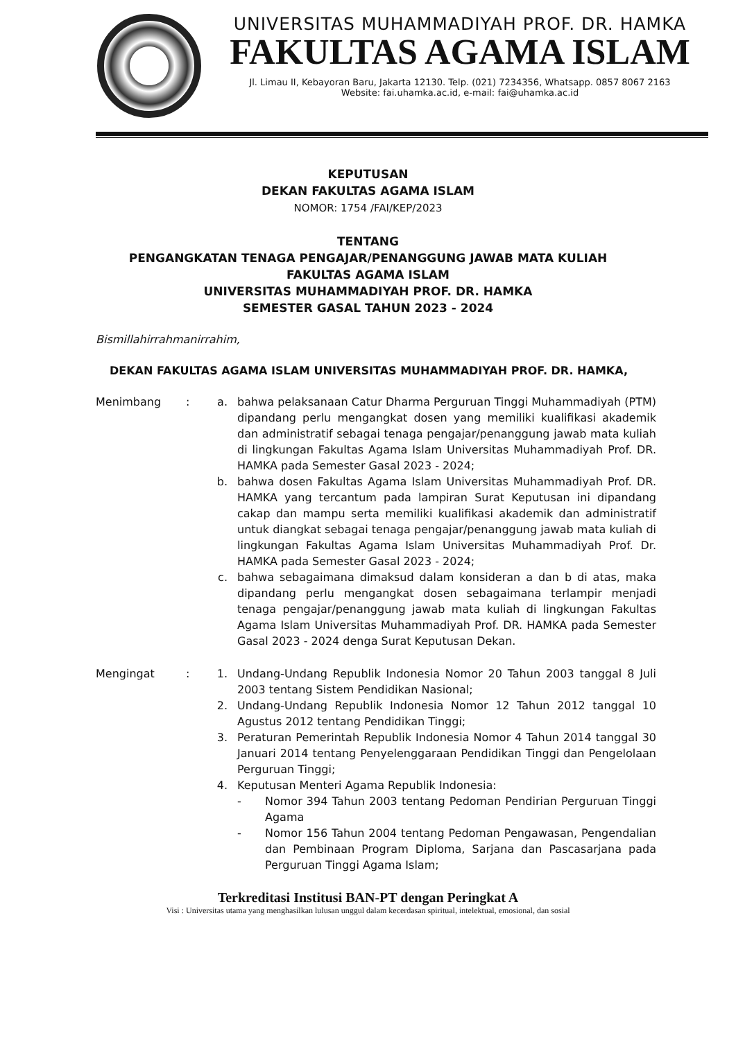UNIVERSITAS MUHAMMADIYAH PROF. DR. HAMKA
FAKULTAS AGAMA ISLAM
Jl. Limau II, Kebayoran Baru, Jakarta 12130. Telp. (021) 7234356, Whatsapp. 0857 8067 2163
Website: fai.uhamka.ac.id, e-mail: fai@uhamka.ac.id
KEPUTUSAN
DEKAN FAKULTAS AGAMA ISLAM
NOMOR: 1754 /FAI/KEP/2023
TENTANG
PENGANGKATAN TENAGA PENGAJAR/PENANGGUNG JAWAB MATA KULIAH
FAKULTAS AGAMA ISLAM
UNIVERSITAS MUHAMMADIYAH PROF. DR. HAMKA
SEMESTER GASAL TAHUN 2023 - 2024
Bismillahirrahmanirrahim,
DEKAN FAKULTAS AGAMA ISLAM UNIVERSITAS MUHAMMADIYAH PROF. DR. HAMKA,
Menimbang : a. bahwa pelaksanaan Catur Dharma Perguruan Tinggi Muhammadiyah (PTM) dipandang perlu mengangkat dosen yang memiliki kualifikasi akademik dan administratif sebagai tenaga pengajar/penanggung jawab mata kuliah di lingkungan Fakultas Agama Islam Universitas Muhammadiyah Prof. DR. HAMKA pada Semester Gasal 2023 - 2024;
b. bahwa dosen Fakultas Agama Islam Universitas Muhammadiyah Prof. DR. HAMKA yang tercantum pada lampiran Surat Keputusan ini dipandang cakap dan mampu serta memiliki kualifikasi akademik dan administratif untuk diangkat sebagai tenaga pengajar/penanggung jawab mata kuliah di lingkungan Fakultas Agama Islam Universitas Muhammadiyah Prof. Dr. HAMKA pada Semester Gasal 2023 - 2024;
c. bahwa sebagaimana dimaksud dalam konsideran a dan b di atas, maka dipandang perlu mengangkat dosen sebagaimana terlampir menjadi tenaga pengajar/penanggung jawab mata kuliah di lingkungan Fakultas Agama Islam Universitas Muhammadiyah Prof. DR. HAMKA pada Semester Gasal 2023 - 2024 denga Surat Keputusan Dekan.
Mengingat : 1. Undang-Undang Republik Indonesia Nomor 20 Tahun 2003 tanggal 8 Juli 2003 tentang Sistem Pendidikan Nasional;
2. Undang-Undang Republik Indonesia Nomor 12 Tahun 2012 tanggal 10 Agustus 2012 tentang Pendidikan Tinggi;
3. Peraturan Pemerintah Republik Indonesia Nomor 4 Tahun 2014 tanggal 30 Januari 2014 tentang Penyelenggaraan Pendidikan Tinggi dan Pengelolaan Perguruan Tinggi;
4. Keputusan Menteri Agama Republik Indonesia:
- Nomor 394 Tahun 2003 tentang Pedoman Pendirian Perguruan Tinggi Agama
- Nomor 156 Tahun 2004 tentang Pedoman Pengawasan, Pengendalian dan Pembinaan Program Diploma, Sarjana dan Pascasarjana pada Perguruan Tinggi Agama Islam;
Terkreditasi Institusi BAN-PT dengan Peringkat A
Visi : Universitas utama yang menghasilkan lulusan unggul dalam kecerdasan spiritual, intelektual, emosional, dan sosial